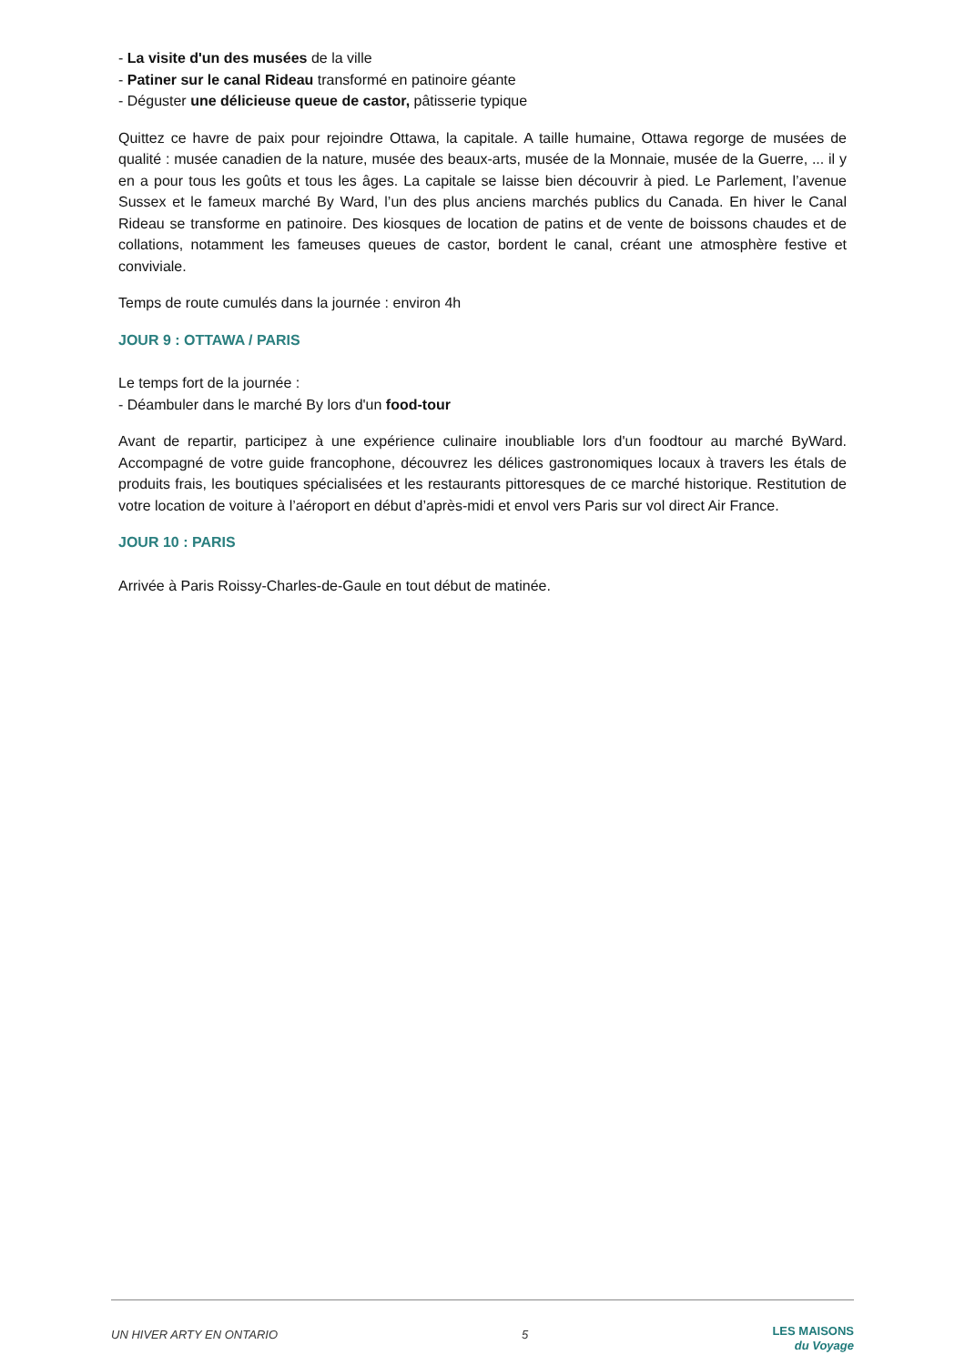- La visite d'un des musées de la ville
- Patiner sur le canal Rideau transformé en patinoire géante
- Déguster une délicieuse queue de castor, pâtisserie typique
Quittez ce havre de paix pour rejoindre Ottawa, la capitale. A taille humaine, Ottawa regorge de musées de qualité : musée canadien de la nature, musée des beaux-arts, musée de la Monnaie, musée de la Guerre, ... il y en a pour tous les goûts et tous les âges. La capitale se laisse bien découvrir à pied. Le Parlement, l’avenue Sussex et le fameux marché By Ward, l’un des plus anciens marchés publics du Canada. En hiver le Canal Rideau se transforme en patinoire. Des kiosques de location de patins et de vente de boissons chaudes et de collations, notamment les fameuses queues de castor, bordent le canal, créant une atmosphère festive et conviviale.
Temps de route cumulés dans la journée : environ 4h
JOUR 9 : OTTAWA / PARIS
Le temps fort de la journée :
- Déambuler dans le marché By lors d'un food-tour
Avant de repartir, participez à une expérience culinaire inoubliable lors d'un foodtour au marché ByWard. Accompagné de votre guide francophone, découvrez les délices gastronomiques locaux à travers les étals de produits frais, les boutiques spécialisées et les restaurants pittoresques de ce marché historique. Restitution de votre location de voiture à l’aéroport en début d’après-midi et envol vers Paris sur vol direct Air France.
JOUR 10 : PARIS
Arrivée à Paris Roissy-Charles-de-Gaule en tout début de matinée.
UN HIVER ARTY EN ONTARIO 5 LES MAISONS
du Voyage